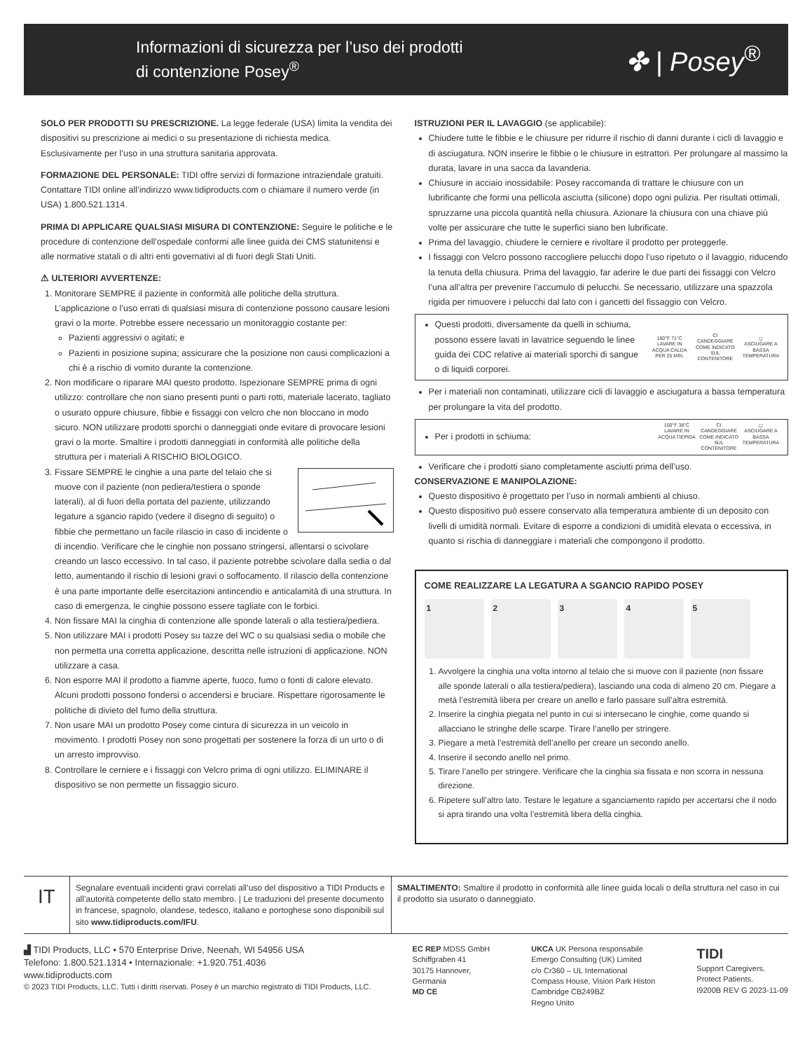Informazioni di sicurezza per l’uso dei prodotti
di contenzione Posey<sup>®</sup>
✤ | Posey<sup>®</sup>
SOLO PER PRODOTTI SU PRESCRIZIONE. La legge federale (USA) limita la vendita dei dispositivi su prescrizione ai medici o su presentazione di richiesta medica. Esclusivamente per l’uso in una struttura sanitaria approvata.
FORMAZIONE DEL PERSONALE: TIDI offre servizi di formazione intraziendale gratuiti. Contattare TIDI online all’indirizzo www.tidiproducts.com o chiamare il numero verde (in USA) 1.800.521.1314.
PRIMA DI APPLICARE QUALSIASI MISURA DI CONTENZIONE: Seguire le politiche e le procedure di contenzione dell’ospedale conformi alle linee guida dei CMS statunitensi e alle normative statali o di altri enti governativi al di fuori degli Stati Uniti.
⚠ ULTERIORI AVVERTENZE:
1. Monitorare SEMPRE il paziente in conformità alle politiche della struttura. L’applicazione o l’uso errati di qualsiasi misura di contenzione possono causare lesioni gravi o la morte. Potrebbe essere necessario un monitoraggio costante per:
Pazienti aggressivi o agitati; e
Pazienti in posizione supina; assicurare che la posizione non causi complicazioni a chi è a rischio di vomito durante la contenzione.
2. Non modificare o riparare MAI questo prodotto. Ispezionare SEMPRE prima di ogni utilizzo: controllare che non siano presenti punti o parti rotti, materiale lacerato, tagliato o usurato oppure chiusure, fibbie e fissaggi con velcro che non bloccano in modo sicuro. NON utilizzare prodotti sporchi o danneggiati onde evitare di provocare lesioni gravi o la morte. Smaltire i prodotti danneggiati in conformità alle politiche della struttura per i materiali A RISCHIO BIOLOGICO.
3. Fissare SEMPRE le cinghie a una parte del telaio che si muove con il paziente (non pediera/testiera o sponde laterali), al di fuori della portata del paziente, utilizzando legature a sgancio rapido (vedere il disegno di seguito) o fibbie che permettano un facile rilascio in caso di incidente o di incendio. Verificare che le cinghie non possano stringersi, allentarsi o scivolare creando un lasco eccessivo. In tal caso, il paziente potrebbe scivolare dalla sedia o dal letto, aumentando il rischio di lesioni gravi o soffocamento. Il rilascio della contenzione è una parte importante delle esercitazioni antincendio e anticalamità di una struttura. In caso di emergenza, le cinghie possono essere tagliate con le forbici.
4. Non fissare MAI la cinghia di contenzione alle sponde laterali o alla testiera/pediera.
5. Non utilizzare MAI i prodotti Posey su tazze del WC o su qualsiasi sedia o mobile che non permetta una corretta applicazione, descritta nelle istruzioni di applicazione. NON utilizzare a casa.
6. Non esporre MAI il prodotto a fiamme aperte, fuoco, fumo o fonti di calore elevato. Alcuni prodotti possono fondersi o accendersi e bruciare. Rispettare rigorosamente le politiche di divieto del fumo della struttura.
7. Non usare MAI un prodotto Posey come cintura di sicurezza in un veicolo in movimento. I prodotti Posey non sono progettati per sostenere la forza di un urto o di un arresto improvviso.
8. Controllare le cerniere e i fissaggi con Velcro prima di ogni utilizzo. ELIMINARE il dispositivo se non permette un fissaggio sicuro.
ISTRUZIONI PER IL LAVAGGIO (se applicabile):
Chiudere tutte le fibbie e le chiusure per ridurre il rischio di danni durante i cicli di lavaggio e di asciugatura. NON inserire le fibbie o le chiusure in estrattori. Per prolungare al massimo la durata, lavare in una sacca da lavanderia.
Chiusure in acciaio inossidabile: Posey raccomanda di trattare le chiusure con un lubrificante che formi una pellicola asciutta (silicone) dopo ogni pulizia. Per risultati ottimali, spruzzarne una piccola quantità nella chiusura. Azionare la chiusura con una chiave più volte per assicurare che tutte le superfici siano ben lubrificate.
Prima del lavaggio, chiudere le cerniere e rivoltare il prodotto per proteggerle.
I fissaggi con Velcro possono raccogliere pelucchi dopo l’uso ripetuto o il lavaggio, riducendo la tenuta della chiusura. Prima del lavaggio, far aderire le due parti dei fissaggi con Velcro l’una all’altra per prevenire l’accumulo di pelucchi. Se necessario, utilizzare una spazzola rigida per rimuovere i pelucchi dal lato con i gancetti del fissaggio con Velcro.
Questi prodotti, diversamente da quelli in schiuma, possono essere lavati in lavatrice seguendo le linee guida dei CDC relative ai materiali sporchi di sangue o di liquidi corporei.
160°F 71°C
LAVARE IN ACQUA CALDA PER 25 MIN.
CI
CANDEGGIARE COME INDICATO SUL CONTENITORE
◻
ASCIUGARE A BASSA TEMPERATURA
Per i materiali non contaminati, utilizzare cicli di lavaggio e asciugatura a bassa temperatura per prolungare la vita del prodotto.
Per i prodotti in schiuma:
100°F 38°C
LAVARE IN ACQUA TIEPIDA
CI
CANDEGGIARE COME INDICATO SUL CONTENITORE
◻
ASCIUGARE A BASSA TEMPERATURA
Verificare che i prodotti siano completamente asciutti prima dell’uso.
CONSERVAZIONE E MANIPOLAZIONE:
Questo dispositivo è progettato per l’uso in normali ambienti al chiuso.
Questo dispositivo può essere conservato alla temperatura ambiente di un deposito con livelli di umidità normali. Evitare di esporre a condizioni di umidità elevata o eccessiva, in quanto si rischia di danneggiare i materiali che compongono il prodotto.
COME REALIZZARE LA LEGATURA A SGANCIO RAPIDO POSEY
1 2 3 4 5
1. Avvolgere la cinghia una volta intorno al telaio che si muove con il paziente (non fissare alle sponde laterali o alla testiera/pediera), lasciando una coda di almeno 20 cm. Piegare a metà l’estremità libera per creare un anello e farlo passare sull’altra estremità.
2. Inserire la cinghia piegata nel punto in cui si intersecano le cinghie, come quando si allacciano le stringhe delle scarpe. Tirare l’anello per stringere.
3. Piegare a metà l’estremità dell’anello per creare un secondo anello.
4. Inserire il secondo anello nel primo.
5. Tirare l’anello per stringere. Verificare che la cinghia sia fissata e non scorra in nessuna direzione.
6. Ripetere sull’altro lato. Testare le legature a sganciamento rapido per accertarsi che il nodo si apra tirando una volta l’estremità libera della cinghia.
IT
Segnalare eventuali incidenti gravi correlati all’uso del dispositivo a TIDI Products e all’autorità competente dello stato membro. | Le traduzioni del presente documento in francese, spagnolo, olandese, tedesco, italiano e portoghese sono disponibili sul sito www.tidiproducts.com/IFU.
SMALTIMENTO: Smaltire il prodotto in conformità alle linee guida locali o della struttura nel caso in cui il prodotto sia usurato o danneggiato.
▟ TIDI Products, LLC • 570 Enterprise Drive, Neenah, WI 54956 USA
Telefono: 1.800.521.1314 • Internazionale: +1.920.751.4036
www.tidiproducts.com
© 2023 TIDI Products, LLC. Tutti i diritti riservati. Posey è un marchio registrato di TIDI Products, LLC.
EC REP MDSS GmbH
Schiffgraben 41
30175 Hannover,
Germania
MD CE
UKCA UK Persona responsabile
Emergo Consulting (UK) Limited
c/o Cr360 – UL International
Compass House, Vision Park Histon
Cambridge CB249BZ
Regno Unito
TIDI
Support Caregivers.
Protect Patients.
I9200B REV G 2023-11-09